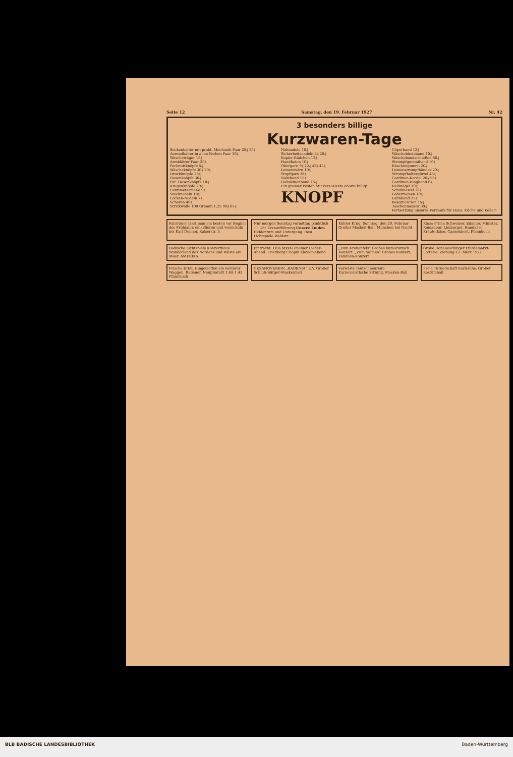Seite 12 Samstag, den 19. Februar 1927 Nr. 42
3 besonders billige
Kurzwaren-Tage
Sockenhalter mit prakt. Mechanik Paar 25₰ 15₰
Aermelhalter in allen Farben Paar 10₰
Wäscheträger 15₰
Armblätter Paar 25₰
Perlmuttknöpfe 5₰
Wäscheknöpfe 30₰ 20₰
Druckknöpfe 28₰
Hosenknöpfe 30₰
Pat. Hosenknöpfe 10₰
Kragenknöpfe 20₰
Centimetermaße 9₰
Stecknadeln 18₰
Locken-Nadeln 7₰
Scheren 40₰
Strickwolle 100 Gramm 1,25 90₰ 65₰
Nähnadeln 10₰
Sicherheitsnadeln 4₰ 20₰
Kopier-Rädchen 12₰
Handfaden 10₰
Obergarn 9₰ 22₰ 42₰ 45₰
Leinenzwirn 10₰
Stopfgarn 38₰
Nahtband 15₰
Halbleinenband 15₰
Ein grosser Posten Stickerei-Reste enorm billig!
KNOPF
Cöperband 12₰
Wäschebindeband 10₰
Wäschebandschließen 80₰
Strumpfgummiband 10₰
Rüschengummi 20₰
Damenstrumpfbänder 20₰
Strumpfhaltergürtel 45₰
Gardinen-Kordel 20₰ 58₰
Gardinen-Ringband 6₰
Reißnägel 10₰
Schuhnestel 28₰
Lederriemen 10₰
Lahnband 35₰
Besatz-Perlen 15₰
Taschenmesser 30₰
Fortsetzung unseres Verkaufs für Haus, Küche und Keller!
Fahrräder lässt man am besten vor Beginn des Frühjahrs emaillieren und vernickeln bei Karl Denner, Kaiserstr. 5
Nur morgen Sonntag vormittag pünktlich 11 Uhr Erstaufführung Unsere Emden Heldentum und Untergang. Resi Lichtspiele Waldstr.
Kühler Krug. Sonntag, den 20. Februar Großer Masken-Ball. München bei Nacht
Käse: Prima Schweizer, Edamer, Münster, Romadour, Limburger, Handkäse, Kräuterkäse, Camembert. Pfannkuch
Badische Lichtspiele Konzerthaus. Wunderland des Nordens und Wüste am Meer. AMERIKA
Eintracht: Lula Mysz-Gmeiner Lieder-Abend. Friedberg Chopin Klavier-Abend
„Zum Kronenfels“ Großes humoristisch. Konzert. „Zum Salmen“ Großes Konzert, Familien-Konzert
Große Donaueschinger Pferdemarkt-Lotterie. Ziehung 12. März 1927
Frische EIER. Eingetroffen ein weiterer Waggon. Italiener, Neuprodukt 1.68 1.43 Pfannkuch
GESANGVEREIN „BADENIA“ E.V. Großer Schluß-Bürger-Maskenball
Vorwärts Teutschneureut: Karnevalistische Sitzung, Masken-Ball
Freie Turnerschaft Karlsruhe. Großer Kostümball
BLB BADISCHE LANDESBIBLIOTHEK Baden-Württemberg